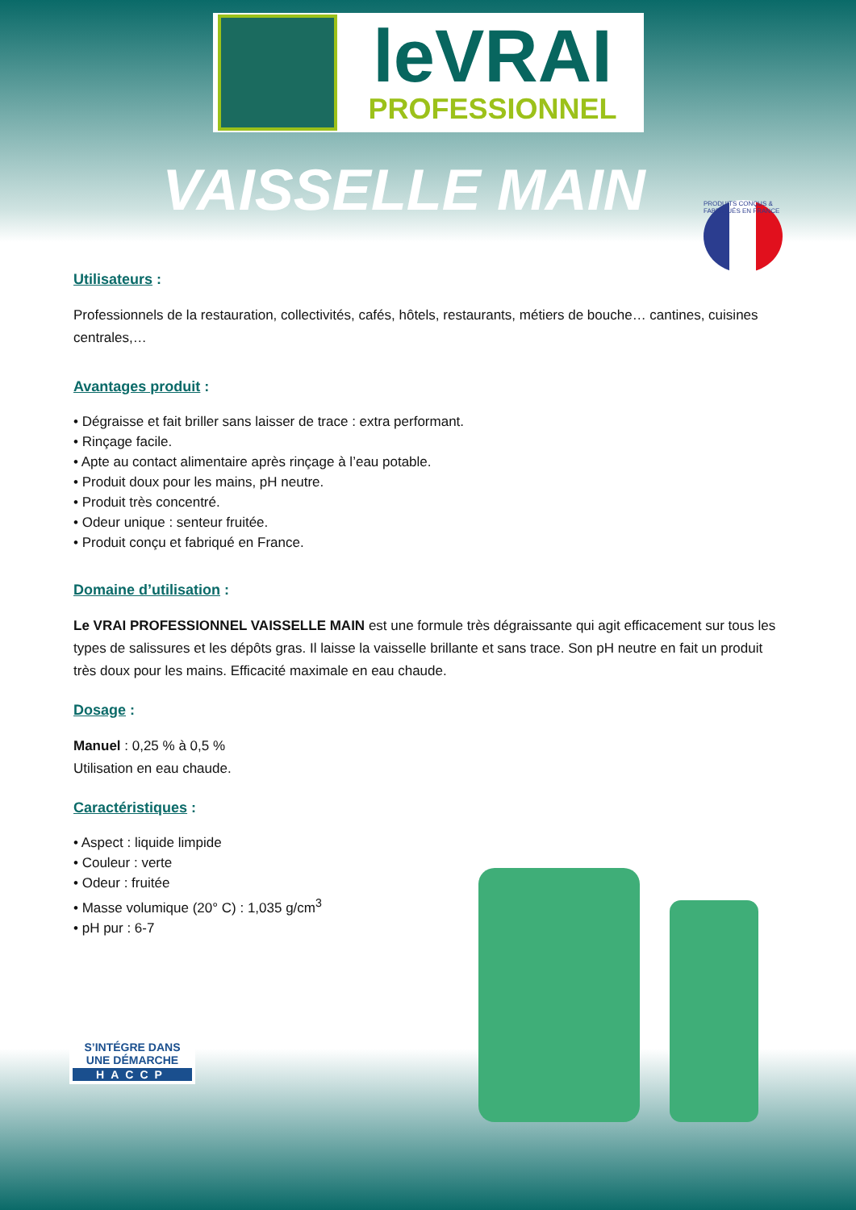leVRAI
PROFESSIONNEL
VAISSELLE MAIN
PRODUITS CONÇUS & FABRIQUÉS EN FRANCE
Utilisateurs :
Professionnels de la restauration, collectivités, cafés, hôtels, restaurants, métiers de bouche… cantines, cuisines centrales,…
Avantages produit :
• Dégraisse et fait briller sans laisser de trace : extra performant.
• Rinçage facile.
• Apte au contact alimentaire après rinçage à l’eau potable.
• Produit doux pour les mains, pH neutre.
• Produit très concentré.
• Odeur unique : senteur fruitée.
• Produit conçu et fabriqué en France.
Domaine d’utilisation :
Le VRAI PROFESSIONNEL VAISSELLE MAIN est une formule très dégraissante qui agit efficacement sur tous les types de salissures et les dépôts gras. Il laisse la vaisselle brillante et sans trace. Son pH neutre en fait un produit très doux pour les mains. Efficacité maximale en eau chaude.
Dosage :
Manuel : 0,25 % à 0,5 %
Utilisation en eau chaude.
Caractéristiques :
• Aspect : liquide limpide
• Couleur : verte
• Odeur : fruitée
• Masse volumique (20° C) : 1,035 g/cm<sup>3</sup>
• pH pur : 6-7
S’INTÉGRE DANS UNE DÉMARCHE
HACCP